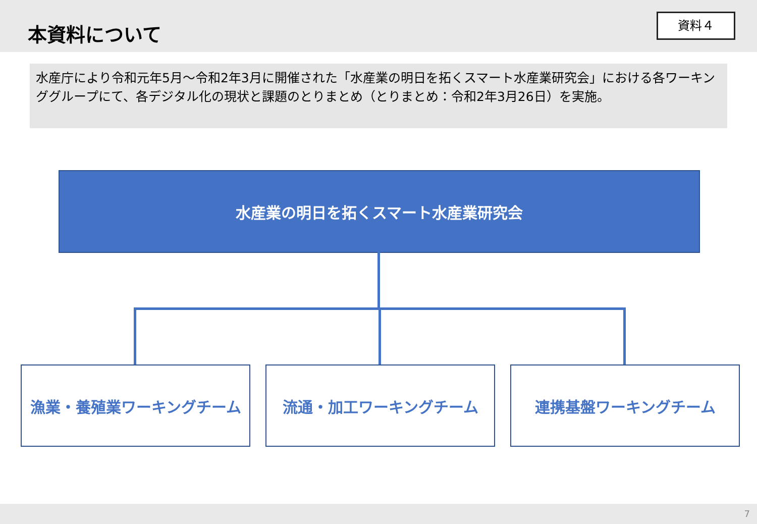本資料について
資料４
水産庁により令和元年5月～令和2年3月に開催された「水産業の明日を拓くスマート水産業研究会」における各ワーキンググループにて、各デジタル化の現状と課題のとりまとめ（とりまとめ：令和2年3月26日）を実施。
水産業の明日を拓くスマート水産業研究会
漁業・養殖業ワーキングチーム 流通・加工ワーキングチーム 連携基盤ワーキングチーム
7